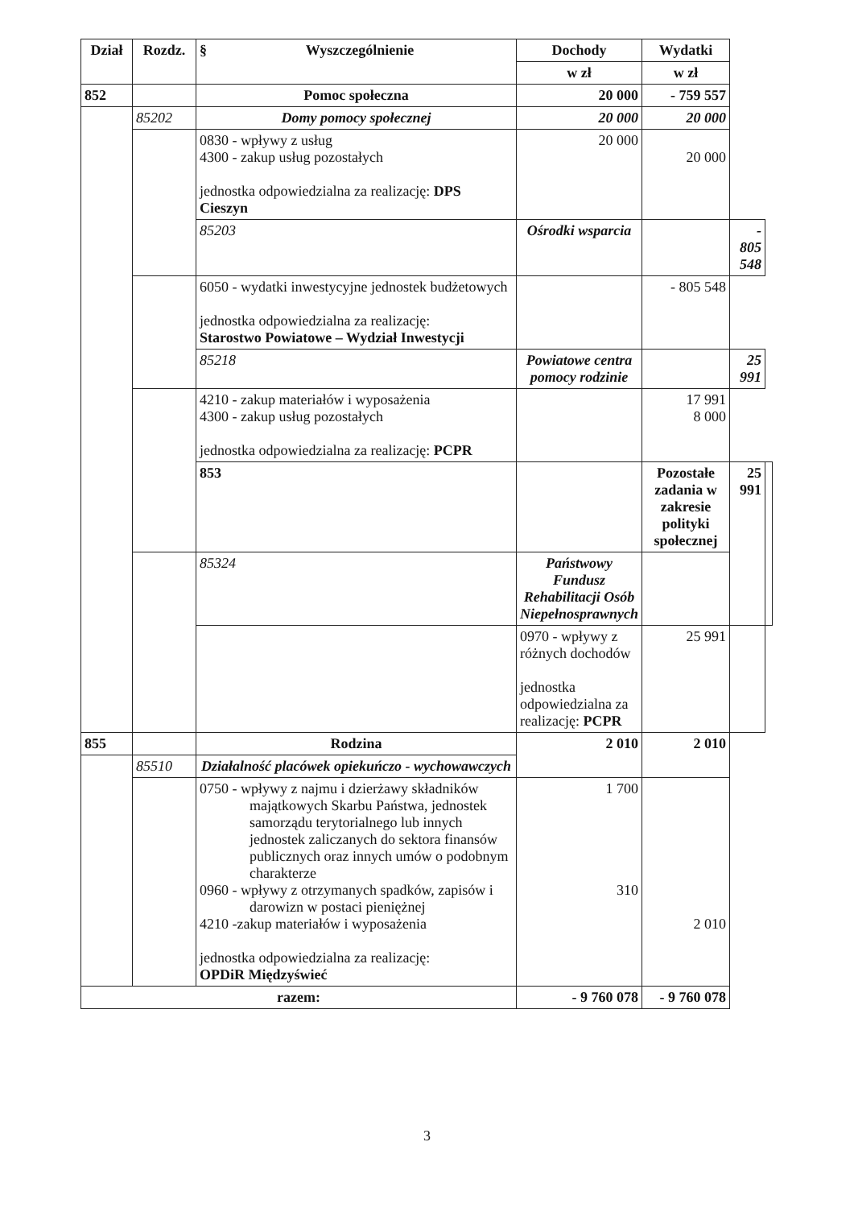| Dział | Rozdz. | § Wyszczególnienie | Dochody | Wydatki | | |
| --- | --- | --- | --- | --- | --- | --- |
| | | | w zł | w zł | | |
| 852 | | Pomoc społeczna | 20 000 | - 759 557 | | |
| | 85202 | Domy pomocy społecznej | 20 000 | 20 000 | | |
| | | 0830 - wpływy z usług 4300 - zakup usług pozostałych jednostka odpowiedzialna za realizację: DPS Cieszyn | 20 000 | 20 000 | | |
| | | 85203 | Ośrodki wsparcia | | - 805 548 | |
| | | 6050 - wydatki inwestycyjne jednostek budżetowych jednostka odpowiedzialna za realizację: Starostwo Powiatowe – Wydział Inwestycji | | - 805 548 | | |
| | | 85218 | Powiatowe centra pomocy rodzinie | | 25 991 | |
| | | 4210 - zakup materiałów i wyposażenia 4300 - zakup usług pozostałych jednostka odpowiedzialna za realizację: PCPR | | 17 991 8 000 | | |
| | | 853 | | Pozostałe zadania w zakresie polityki społecznej | 25 991 | |
| | | 85324 | Państwowy Fundusz Rehabilitacji Osób Niepełnosprawnych | | | |
| | | | 0970 - wpływy z różnych dochodów jednostka odpowiedzialna za realizację: PCPR | 25 991 | | |
| 855 | | Rodzina | 2 010 | 2 010 | | |
| | 85510 | Działalność placówek opiekuńczo - wychowawczych | | | | |
| | | 0750 - wpływy z najmu i dzierżawy składników majątkowych Skarbu Państwa, jednostek samorządu terytorialnego lub innych jednostek zaliczanych do sektora finansów publicznych oraz innych umów o podobnym charakterze 0960 - wpływy z otrzymanych spadków, zapisów i darowizn w postaci pieniężnej 4210 -zakup materiałów i wyposażenia jednostka odpowiedzialna za realizację: OPDiR Międzyświeć | 1 700 310 | 2 010 | | |
| razem: | | | - 9 760 078 | - 9 760 078 | | |
3